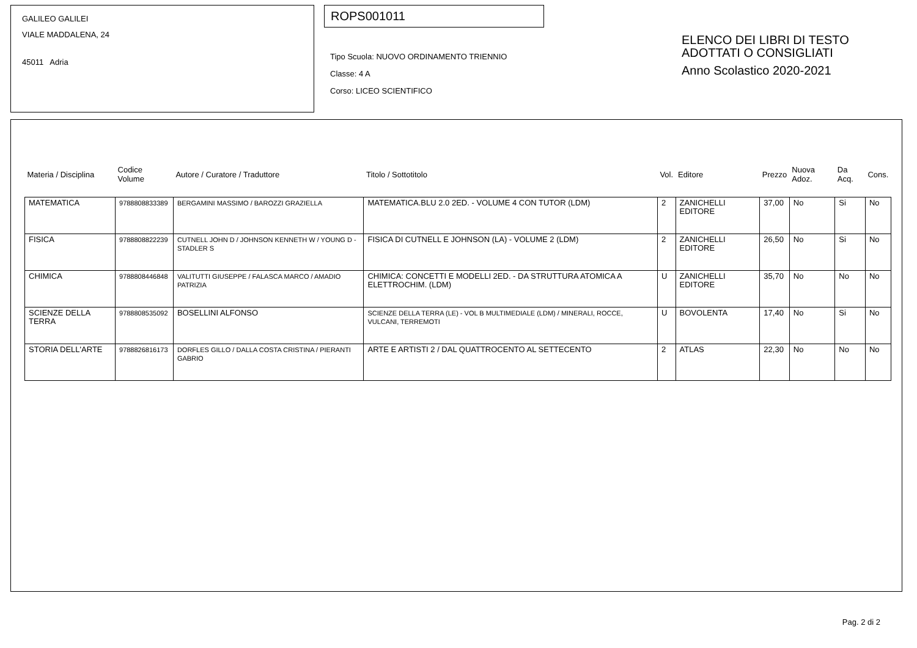GALILEO GALILEI
VIALE MADDALENA, 24
45011 Adria
ROPS001011
Tipo Scuola: NUOVO ORDINAMENTO TRIENNIO
Classe: 4 A
Corso: LICEO SCIENTIFICO
ELENCO DEI LIBRI DI TESTO
ADOTTATI O CONSIGLIATI
Anno Scolastico 2020-2021
| Materia / Disciplina | Codice Volume | Autore / Curatore / Traduttore | Titolo / Sottotitolo | Vol. | Editore | Prezzo | Nuova Adoz. | Da Acq. | Cons. |
| --- | --- | --- | --- | --- | --- | --- | --- | --- | --- |
| MATEMATICA | 9788808833389 | BERGAMINI MASSIMO / BAROZZI GRAZIELLA | MATEMATICA.BLU 2.0 2ED. - VOLUME 4 CON TUTOR (LDM) | 2 | ZANICHELLI EDITORE | 37,00 | No | Si | No |
| FISICA | 9788808822239 | CUTNELL JOHN D / JOHNSON KENNETH W / YOUNG D - STADLER S | FISICA DI CUTNELL E JOHNSON (LA) - VOLUME 2 (LDM) | 2 | ZANICHELLI EDITORE | 26,50 | No | Si | No |
| CHIMICA | 9788808446848 | VALITUTTI GIUSEPPE / FALASCA MARCO / AMADIO PATRIZIA | CHIMICA: CONCETTI E MODELLI 2ED. - DA STRUTTURA ATOMICA A ELETTROCHIM. (LDM) | U | ZANICHELLI EDITORE | 35,70 | No | No | No |
| SCIENZE DELLA TERRA | 9788808535092 | BOSELLINI ALFONSO | SCIENZE DELLA TERRA (LE) - VOL B MULTIMEDIALE (LDM) / MINERALI, ROCCE, VULCANI, TERREMOTI | U | BOVOLENTA | 17,40 | No | Si | No |
| STORIA DELL'ARTE | 9788826816173 | DORFLES GILLO / DALLA COSTA CRISTINA / PIERANTI GABRIO | ARTE E ARTISTI 2 / DAL QUATTROCENTO AL SETTECENTO | 2 | ATLAS | 22,30 | No | No | No |
Pag. 2 di 2